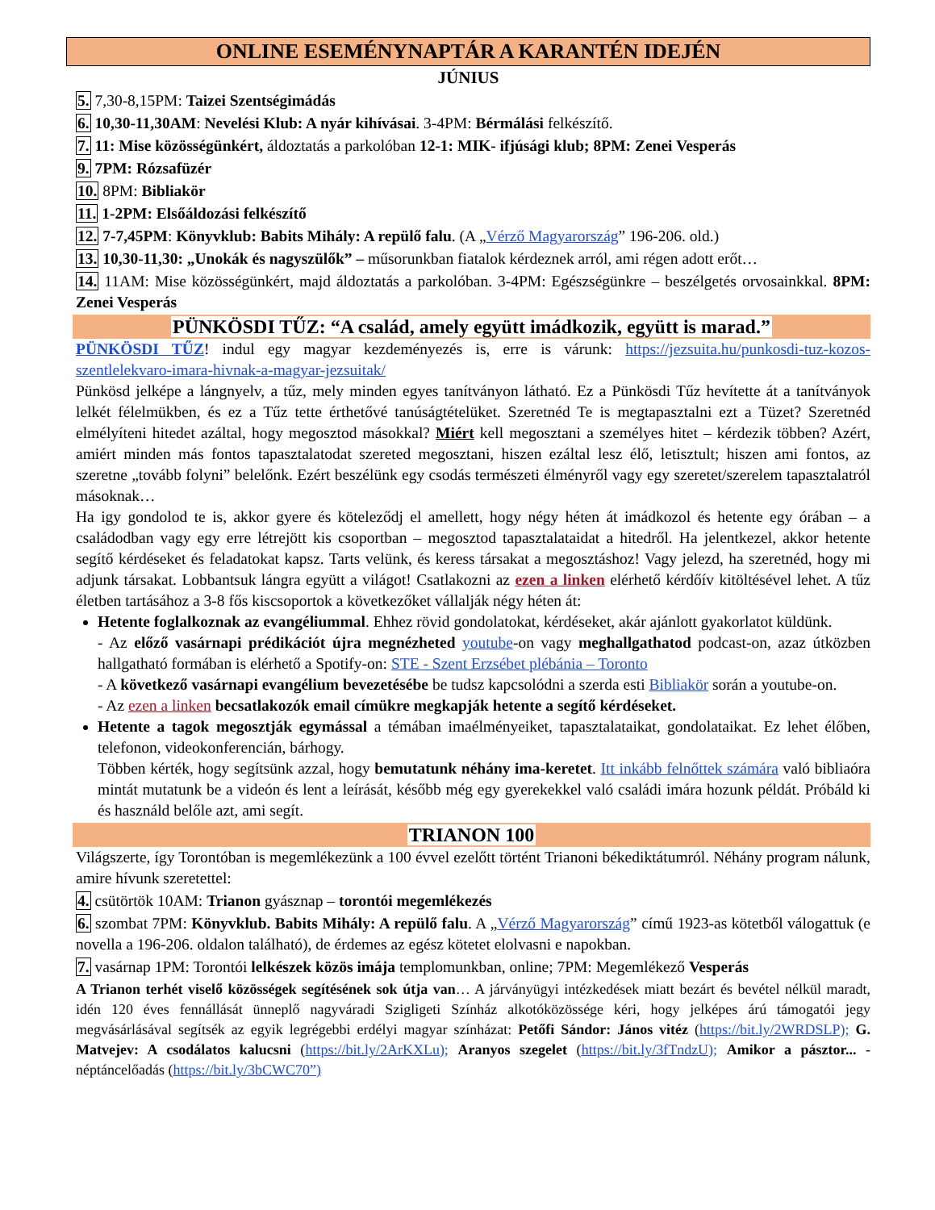ONLINE ESEMÉNYNAPTÁR A KARANTÉN IDEJÉN
JÚNIUS
5. 7,30-8,15PM: Taizei Szentségimádás
6. 10,30-11,30AM: Nevelési Klub: A nyár kihívásai. 3-4PM: Bérmálási felkészítő.
7. 11: Mise közösségünkért, áldoztatás a parkolóban 12-1: MIK- ifjúsági klub; 8PM: Zenei Vesperás
9. 7PM: Rózsafüzér
10. 8PM: Bibliakör
11. 1-2PM: Elsőáldozási felkészítő
12. 7-7,45PM: Könyvklub: Babits Mihály: A repülő falu. (A „Vérző Magyarország” 196-206. old.)
13. 10,30-11,30: „Unokák és nagyszülők” – műsorunkban fiatalok kérdeznek arról, ami régen adott erőt…
14. 11AM: Mise közösségünkért, majd áldoztatás a parkolóban. 3-4PM: Egészségünkre – beszélgetés orvosainkkal. 8PM: Zenei Vesperás
PÜNKÖSDI TŰZ: “A család, amely együtt imádkozik, együtt is marad.”
PÜNKÖSDI TŰZ! indul egy magyar kezdeményezés is, erre is várunk: https://jezsuita.hu/punkosdi-tuz-kozos-szentlelekvaro-imara-hivnak-a-magyar-jezsuitak/
Pünkösd jelképe a lángnyelv, a tűz, mely minden egyes tanítványon látható. Ez a Pünkösdi Tűz hevítette át a tanítványok lelkét félelmükben, és ez a Tűz tette érthetővé tanúságtételüket. Szeretnéd Te is megtapasztalni ezt a Tüzet? Szeretnéd elmélyíteni hitedet azáltal, hogy megosztod másokkal? Miért kell megosztani a személyes hitet – kérdezik többen? Azért, amiért minden más fontos tapasztalatodat szereted megosztani, hiszen ezáltal lesz élő, letisztult; hiszen ami fontos, az szeretne „tovább folyni” belelőnk. Ezért beszélünk egy csodás természeti élményről vagy egy szeretet/szerelem tapasztalatról másoknak…
Ha igy gondolod te is, akkor gyere és köteleződj el amellett, hogy négy héten át imádkozol és hetente egy órában – a családodban vagy egy erre létrejött kis csoportban – megosztod tapasztalataidat a hitedről. Ha jelentkezel, akkor hetente segítő kérdéseket és feladatokat kapsz. Tarts velünk, és keress társakat a megosztáshoz! Vagy jelezd, ha szeretnéd, hogy mi adjunk társakat. Lobbantsuk lángra együtt a világot! Csatlakozni az ezen a linken elérhető kérdőív kitöltésével lehet. A tűz életben tartásához a 3-8 fős kiscsoportok a következőket vállalják négy héten át:
Hetente foglalkoznak az evangéliummal. Ehhez rövid gondolatokat, kérdéseket, akár ajánlott gyakorlatot küldünk.
- Az előző vasárnapi prédikációt újra megnézheted youtube-on vagy meghallgathatod podcast-on, azaz útközben hallgatható formában is elérhető a Spotify-on: STE - Szent Erzsébet plébánia – Toronto
- A következő vasárnapi evangélium bevezetésébe be tudsz kapcsolódni a szerda esti Bibliakör során a youtube-on.
- Az ezen a linken becsatlakozók email címükre megkapják hetente a segítő kérdéseket.
Hetente a tagok megosztják egymással a témában imaélményeiket, tapasztalataikat, gondolataikat. Ez lehet élőben, telefonon, videokonferencián, bárhogy.
Többen kérték, hogy segítsünk azzal, hogy bemutatunk néhány ima-keretet. Itt inkább felnőttek számára való bibliaóra mintát mutatunk be a videón és lent a leírását, később még egy gyerekekkel való családi imára hozunk példát. Próbáld ki és használd belőle azt, ami segít.
TRIANON 100
Világszerte, így Torontóban is megemlékezünk a 100 évvel ezelőtt történt Trianoni békediktátumról. Néhány program nálunk, amire hívunk szeretettel:
4. csütörtök 10AM: Trianon gyásznap – torontói megemlékezés
6. szombat 7PM: Könyvklub. Babits Mihály: A repülő falu. A „Vérző Magyarország” című 1923-as kötetből válogattuk (e novella a 196-206. oldalon található), de érdemes az egész kötetet elolvasni e napokban.
7. vasárnap 1PM: Torontói lelkészek közös imája templomunkban, online; 7PM: Megemlékező Vesperás
A Trianon terhét viselő közösségek segítésének sok útja van… A járványügyi intézkedések miatt bezárt és bevétel nélkül maradt, idén 120 éves fennállását ünneplő nagyváradi Szigligeti Színház alkotóközössége kéri, hogy jelképes árú támogatói jegy megvásárlásával segítsék az egyik legrégebbi erdélyi magyar színházat: Petőfi Sándor: János vitéz (https://bit.ly/2WRDSLP); G. Matvejev: A csodálatos kalucsni (https://bit.ly/2ArKXLu); Aranyos szegelet (https://bit.ly/3fTndzU); Amikor a pásztor... - néptáncelőadás (https://bit.ly/3bCWC70”)